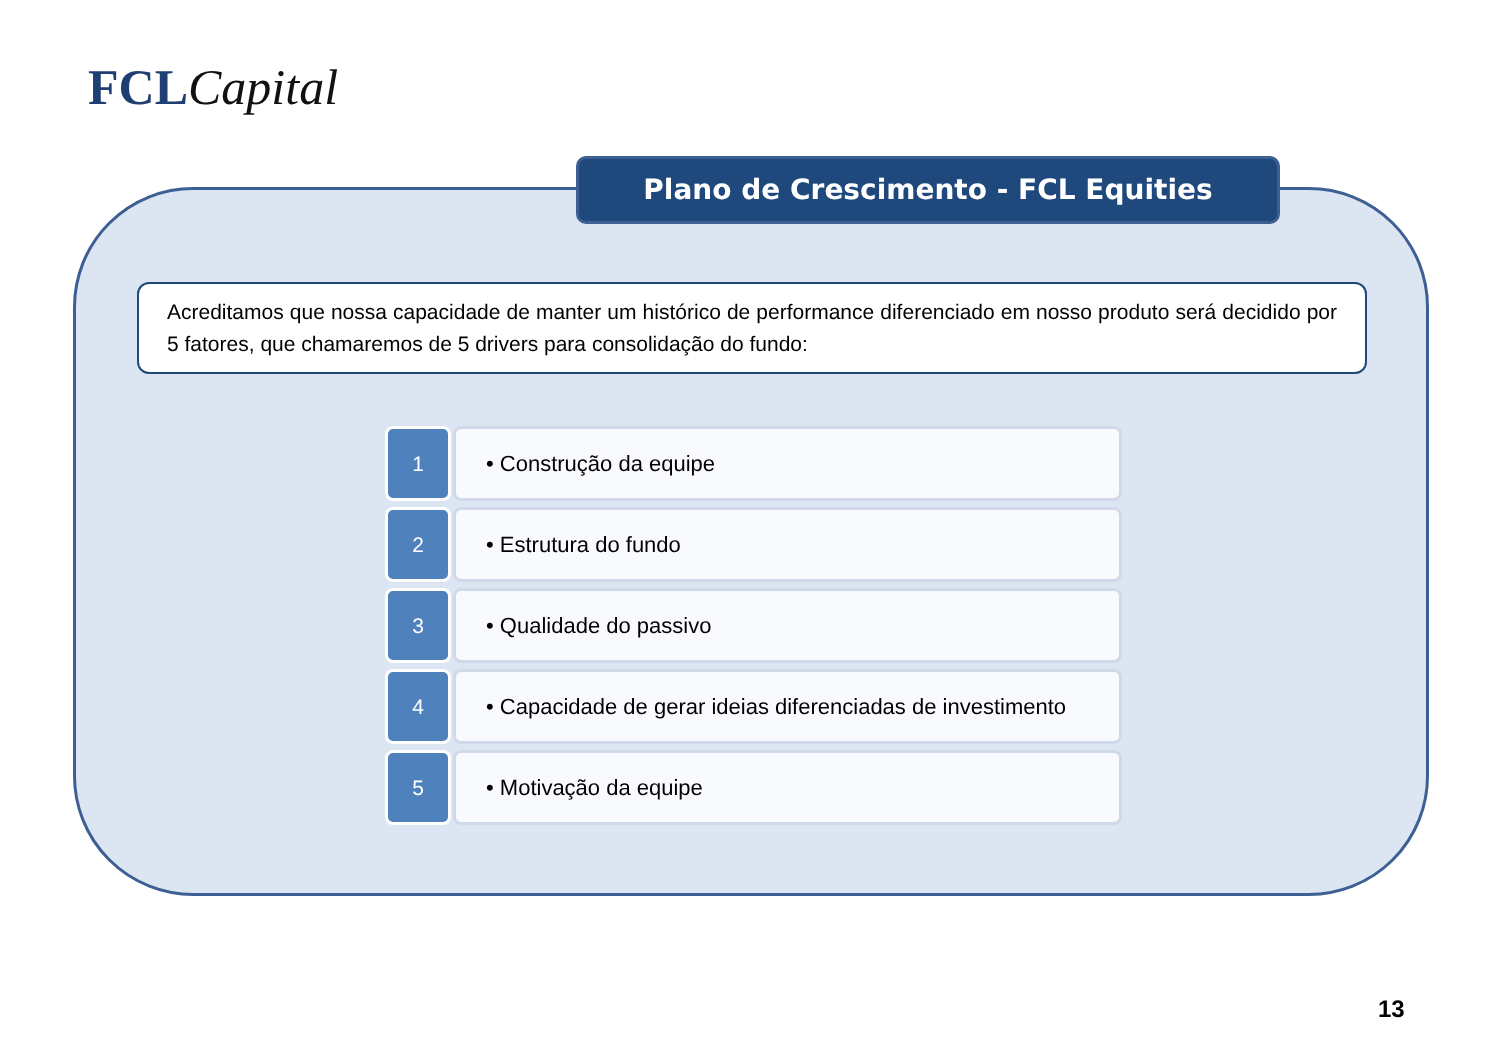FCLCapital
Plano de Crescimento - FCL Equities
Acreditamos que nossa capacidade de manter um histórico de performance diferenciado em nosso produto será decidido por 5 fatores, que chamaremos de 5 drivers para consolidação do fundo:
1 • Construção da equipe
2 • Estrutura do fundo
3 • Qualidade do passivo
4 • Capacidade de gerar ideias diferenciadas de investimento
5 • Motivação da equipe
13